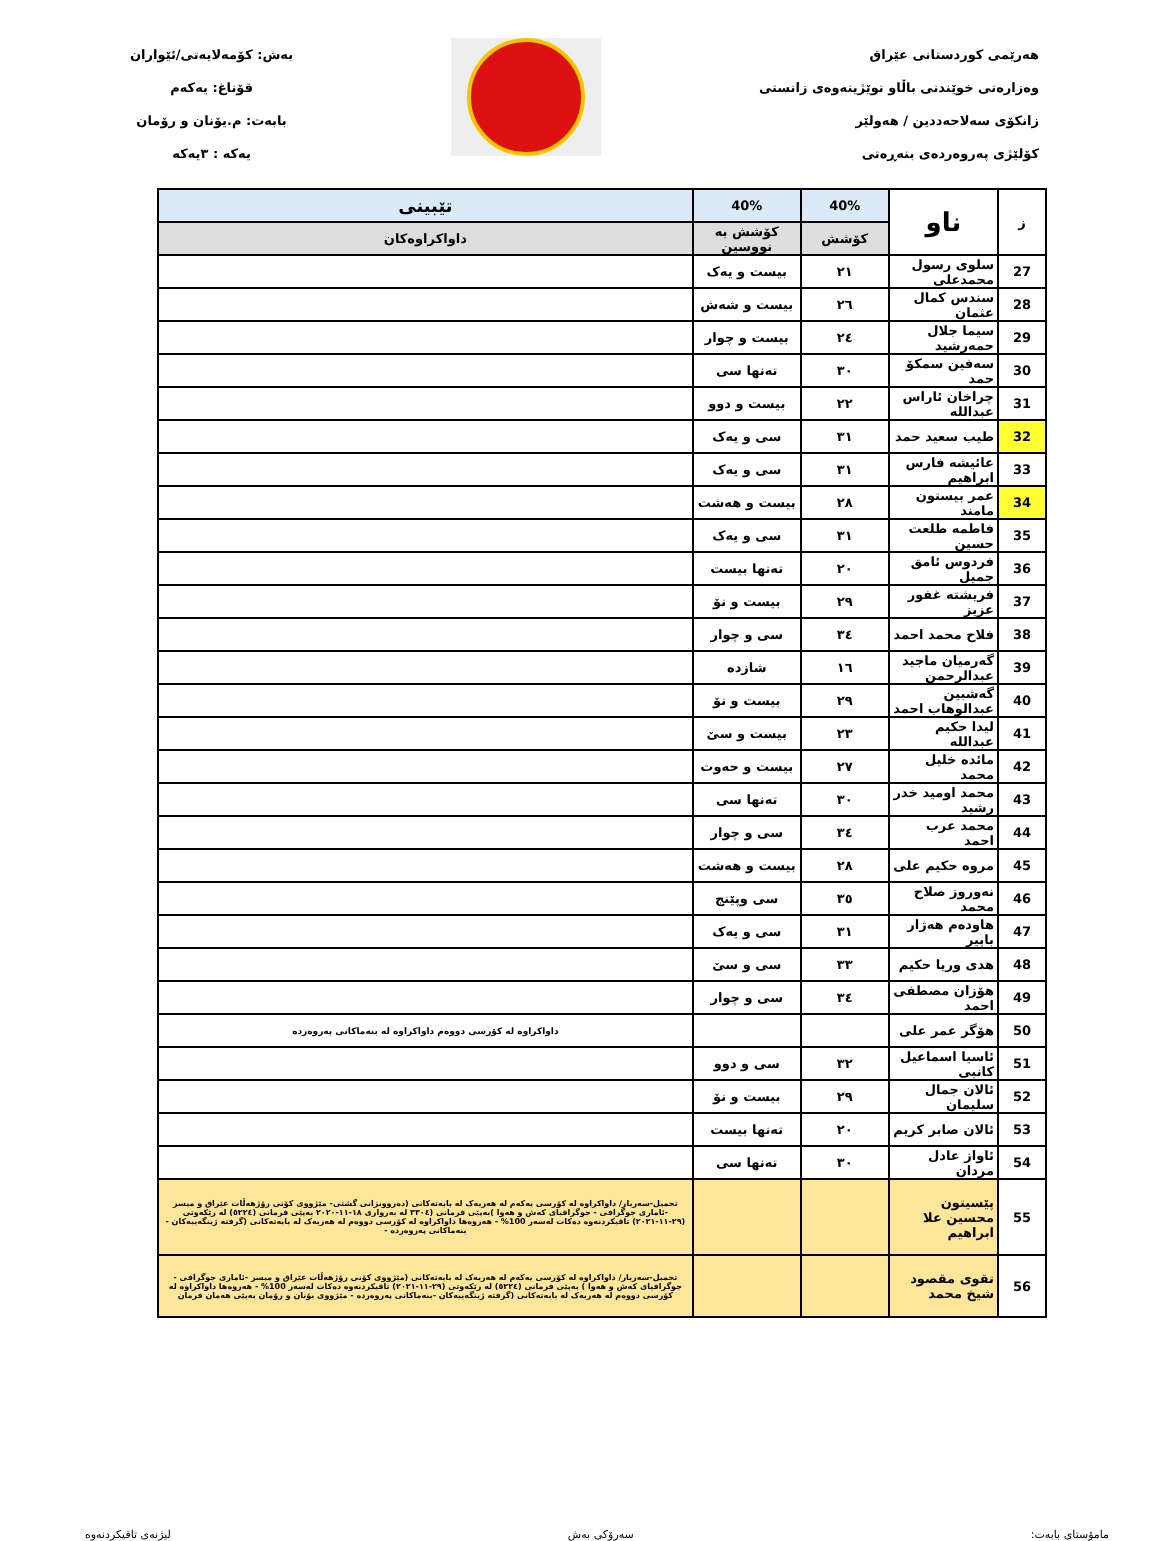هەرێمی کوردستانی عێراق
وەزارەتی خوێندنی باڵاو توێژینەوەی زانستی
زانکۆی سەلاحەددین / هەولێر
کۆلێژی پەروەردەی بنەڕەتی
بەش: کۆمەلایەتی/ئێواران
قۆناغ: یەکەم
بابەت: م.یۆنان و رۆمان
یەکە : ٣یەکە
| ز | ناو | 40% | 40% | تێبینی |
| --- | --- | --- | --- | --- |
| | | کۆشش | کۆشش بە نووسین | داواکراوەکان |
| 27 | سلوی رسول محمدعلی | ٢١ | بیست و یەک | |
| 28 | سندس کمال عثمان | ٢٦ | بیست و شەش | |
| 29 | سیما جلال حمەرشید | ٢٤ | بیست و چوار | |
| 30 | سەفین سمکۆ حمد | ٣٠ | تەنها سی | |
| 31 | چراخان ئاراس عبدالله | ٢٢ | بیست و دوو | |
| 32 | طیب سعید حمد | ٣١ | سی و یەک | |
| 33 | عائیشە فارس ابراهیم | ٣١ | سی و یەک | |
| 34 | عمر بیستون مامند | ٢٨ | بیست و هەشت | |
| 35 | فاطمە طلعت حسین | ٣١ | سی و یەک | |
| 36 | فردوس ئامق جمیل | ٢٠ | تەنها بیست | |
| 37 | فریشتە غفور عزیز | ٢٩ | بیست و نۆ | |
| 38 | فلاح محمد احمد | ٣٤ | سی و چوار | |
| 39 | گەرمیان ماجید عبدالرحمن | ١٦ | شازدە | |
| 40 | گەشبین عبدالوهاب احمد | ٢٩ | بیست و نۆ | |
| 41 | لیدا حکیم عبدالله | ٢٣ | بیست و سێ | |
| 42 | مائدە خلیل محمد | ٢٧ | بیست و حەوت | |
| 43 | محمد اومید خدر رشید | ٣٠ | تەنها سی | |
| 44 | محمد عرب احمد | ٣٤ | سی و چوار | |
| 45 | مروە حکیم علی | ٢٨ | بیست و هەشت | |
| 46 | نەوروز صلاح محمد | ٣٥ | سی وپێنج | |
| 47 | هاودەم هەژار باپیر | ٣١ | سی و یەک | |
| 48 | هدی وریا حکیم | ٣٣ | سی و سێ | |
| 49 | هۆزان مصطفی احمد | ٣٤ | سی و چوار | |
| 50 | هۆگر عمر علی | | | داواکراوە لە کۆرسی دووەم داواکراوە لە بنەماکانی پەروەردە |
| 51 | ئاسیا اسماعیل کانبی | ٣٢ | سی و دوو | |
| 52 | ئالان جمال سلیمان | ٢٩ | بیست و نۆ | |
| 53 | ئالان صابر کریم | ٢٠ | تەنها بیست | |
| 54 | ئاواز عادل مردان | ٣٠ | تەنها سی | |
| 55 | پێسیتون محسین علا ابراهیم | | | تحمیل-سەربار/ داواکراوە لە کۆرسی یەکەم لە هەریەک لە بابەتەکانی (دەروونزانی گشتی- مێژووی کۆنی رۆژهەڵات عێراق و میسر -ئاماری جوگرافی - جوگرافیای کەش و هەوا )بەپێی فرمانی (٣٣٠٤ لە بەرواری ١٨-١١-٢٠٢٠ بەپێی فرمانی (٥٢٢٤) لە رێکەوتی (٢٩-١١-٢٠٢١) تاقیکردنەوە دەکات لەسەر 100% - هەروەها داواکراوە لە کۆرسی دووەم لە هەریەک لە بابەتەکانی (گرفتە ژینگەییەکان - بنەماکانی پەروەردە - |
| 56 | تقوی مقصود شیخ محمد | | | تحمیل-سەربار/ داواکراوە لە کۆرسی یەکەم لە هەریەک لە بابەتەکانی (مێژووی کۆنی رۆژهەڵات عێراق و میسر -ئاماری جوگرافی - جوگرافیای کەش و هەوا ) بەپێی فرمانی (٥٢٢٤) لە رێکەوتی (٢٩-١١-٢٠٢١) تاقیکردنەوە دەکات لەسەر 100% - هەروەها داواکراوە لە کۆرسی دووەم لە هەریەک لە بابەتەکانی (گرفتە ژینگەییەکان -بنەماکانی پەروەردە - مێژووی یۆنان و رۆمان بەپێی هەمان فرمان |
مامۆستای بابەت: سەرۆکی بەش لیژنەی تاقیکردنەوە